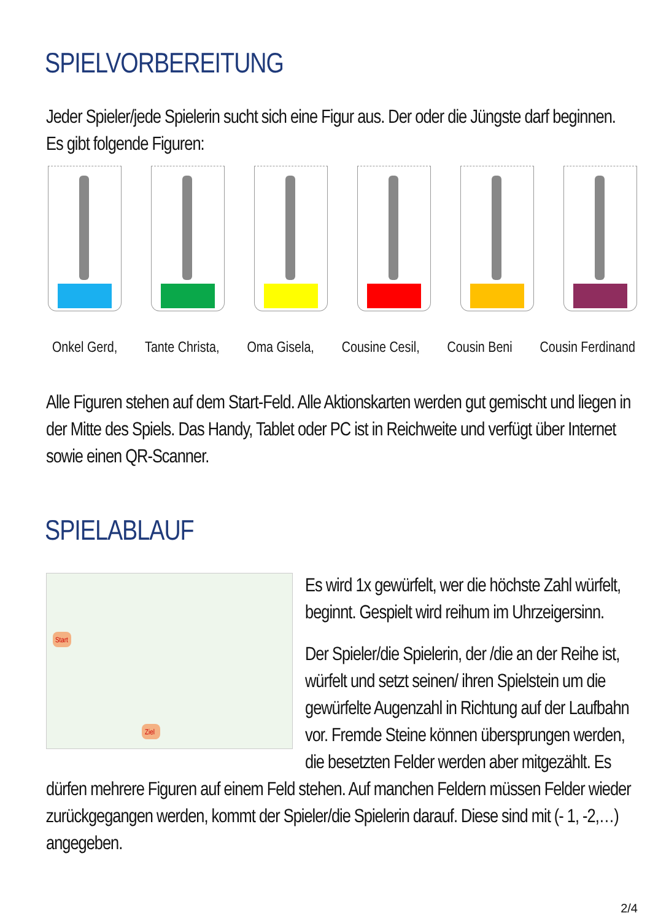SPIELVORBEREITUNG
Jeder Spieler/jede Spielerin sucht sich eine Figur aus. Der oder die Jüngste darf beginnen. Es gibt folgende Figuren:
Onkel Gerd, Tante Christa, Oma Gisela, Cousine Cesil, Cousin Beni Cousin Ferdinand
Alle Figuren stehen auf dem Start-Feld. Alle Aktionskarten werden gut gemischt und liegen in der Mitte des Spiels. Das Handy, Tablet oder PC ist in Reichweite und verfügt über Internet sowie einen QR-Scanner.
SPIELABLAUF
Start
Ziel
Es wird 1x gewürfelt, wer die höchste Zahl würfelt, beginnt. Gespielt wird reihum im Uhrzeigersinn.
Der Spieler/die Spielerin, der /die an der Reihe ist, würfelt und setzt seinen/ ihren Spielstein um die gewürfelte Augenzahl in Richtung auf der Laufbahn vor. Fremde Steine können übersprungen werden, die besetzten Felder werden aber mitgezählt. Es dürfen mehrere Figuren auf einem Feld stehen. Auf manchen Feldern müssen Felder wieder zurückgegangen werden, kommt der Spieler/die Spielerin darauf. Diese sind mit (- 1, -2,…) angegeben.
2/4